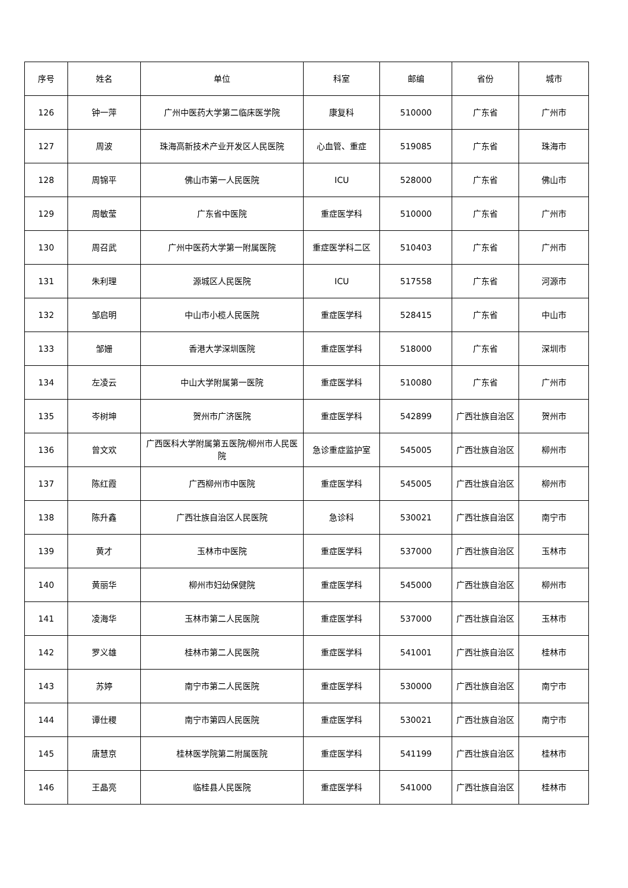| 序号 | 姓名 | 单位 | 科室 | 邮编 | 省份 | 城市 |
| --- | --- | --- | --- | --- | --- | --- |
| 126 | 钟一萍 | 广州中医药大学第二临床医学院 | 康复科 | 510000 | 广东省 | 广州市 |
| 127 | 周波 | 珠海高新技术产业开发区人民医院 | 心血管、重症 | 519085 | 广东省 | 珠海市 |
| 128 | 周锦平 | 佛山市第一人民医院 | ICU | 528000 | 广东省 | 佛山市 |
| 129 | 周敏莹 | 广东省中医院 | 重症医学科 | 510000 | 广东省 | 广州市 |
| 130 | 周召武 | 广州中医药大学第一附属医院 | 重症医学科二区 | 510403 | 广东省 | 广州市 |
| 131 | 朱利理 | 源城区人民医院 | ICU | 517558 | 广东省 | 河源市 |
| 132 | 邹启明 | 中山市小榄人民医院 | 重症医学科 | 528415 | 广东省 | 中山市 |
| 133 | 邹姗 | 香港大学深圳医院 | 重症医学科 | 518000 | 广东省 | 深圳市 |
| 134 | 左凌云 | 中山大学附属第一医院 | 重症医学科 | 510080 | 广东省 | 广州市 |
| 135 | 岑树坤 | 贺州市广济医院 | 重症医学科 | 542899 | 广西壮族自治区 | 贺州市 |
| 136 | 曾文欢 | 广西医科大学附属第五医院/柳州市人民医院 | 急诊重症监护室 | 545005 | 广西壮族自治区 | 柳州市 |
| 137 | 陈红霞 | 广西柳州市中医院 | 重症医学科 | 545005 | 广西壮族自治区 | 柳州市 |
| 138 | 陈升鑫 | 广西壮族自治区人民医院 | 急诊科 | 530021 | 广西壮族自治区 | 南宁市 |
| 139 | 黄才 | 玉林市中医院 | 重症医学科 | 537000 | 广西壮族自治区 | 玉林市 |
| 140 | 黄丽华 | 柳州市妇幼保健院 | 重症医学科 | 545000 | 广西壮族自治区 | 柳州市 |
| 141 | 凌海华 | 玉林市第二人民医院 | 重症医学科 | 537000 | 广西壮族自治区 | 玉林市 |
| 142 | 罗义雄 | 桂林市第二人民医院 | 重症医学科 | 541001 | 广西壮族自治区 | 桂林市 |
| 143 | 苏婷 | 南宁市第二人民医院 | 重症医学科 | 530000 | 广西壮族自治区 | 南宁市 |
| 144 | 谭仕稷 | 南宁市第四人民医院 | 重症医学科 | 530021 | 广西壮族自治区 | 南宁市 |
| 145 | 唐慧京 | 桂林医学院第二附属医院 | 重症医学科 | 541199 | 广西壮族自治区 | 桂林市 |
| 146 | 王晶亮 | 临桂县人民医院 | 重症医学科 | 541000 | 广西壮族自治区 | 桂林市 |